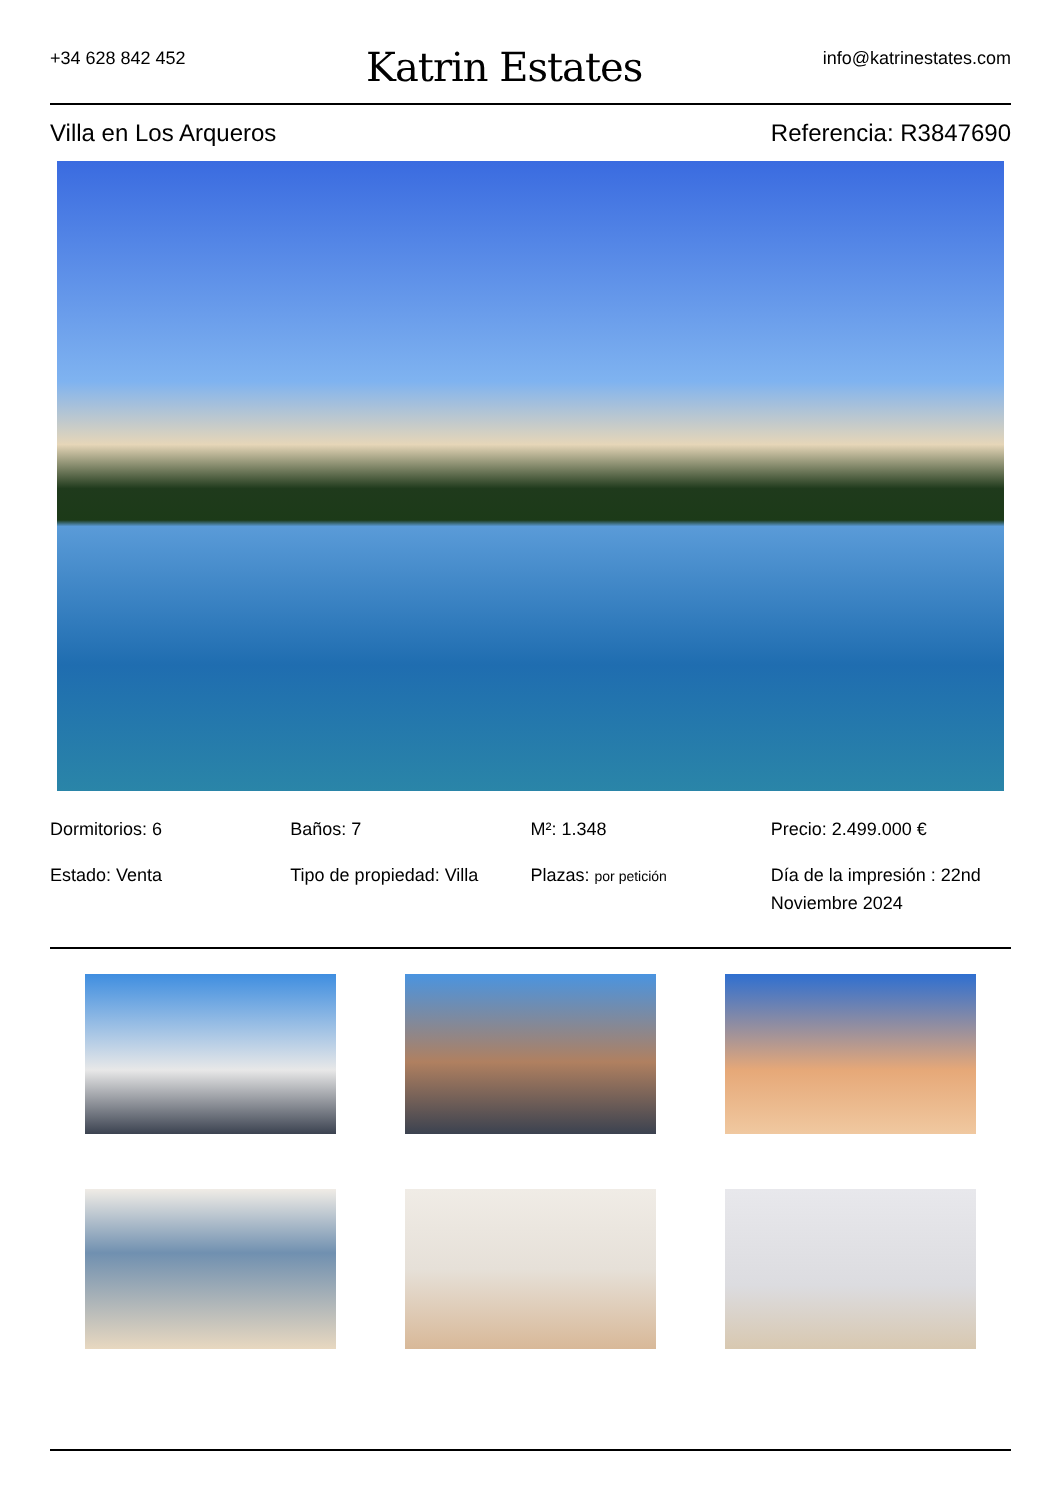+34 628 842 452
Katrin Estates
info@katrinestates.com
Villa en Los Arqueros Referencia: R3847690
Dormitorios: 6
Baños: 7
M²: 1.348
Precio: 2.499.000 €
Estado: Venta
Tipo de propiedad: Villa
Plazas: por petición
Día de la impresión : 22nd Noviembre 2024